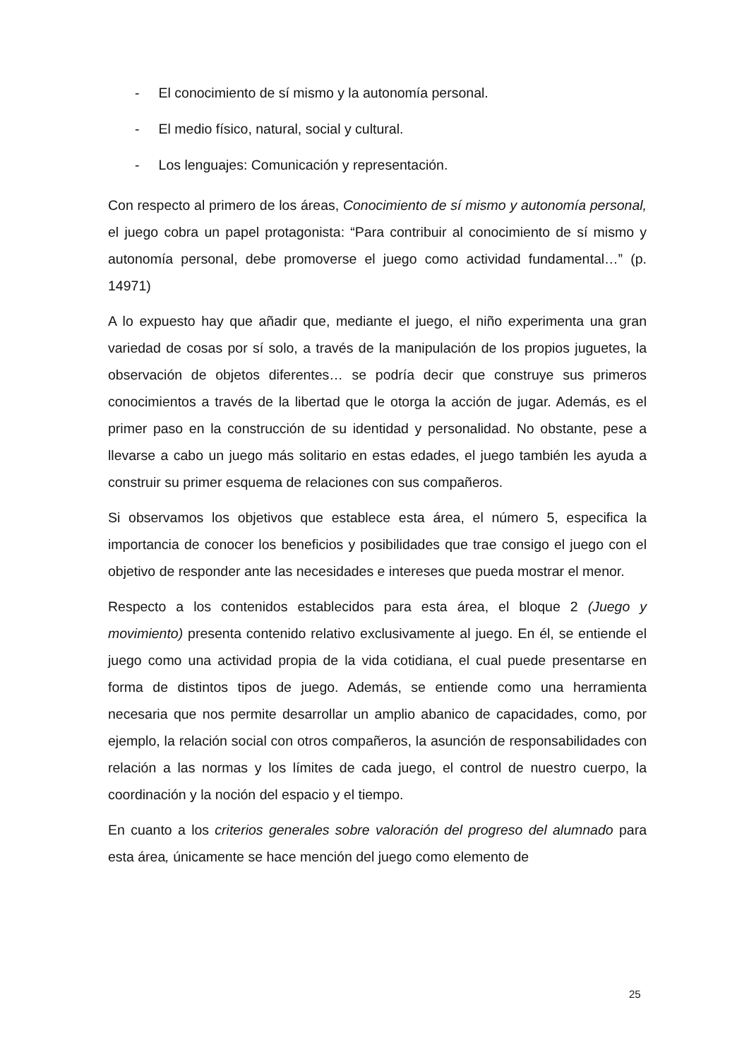- El conocimiento de sí mismo y la autonomía personal.
- El medio físico, natural, social y cultural.
- Los lenguajes: Comunicación y representación.
Con respecto al primero de los áreas, Conocimiento de sí mismo y autonomía personal, el juego cobra un papel protagonista: “Para contribuir al conocimiento de sí mismo y autonomía personal, debe promoverse el juego como actividad fundamental…” (p. 14971)
A lo expuesto hay que añadir que, mediante el juego, el niño experimenta una gran variedad de cosas por sí solo, a través de la manipulación de los propios juguetes, la observación de objetos diferentes… se podría decir que construye sus primeros conocimientos a través de la libertad que le otorga la acción de jugar. Además, es el primer paso en la construcción de su identidad y personalidad. No obstante, pese a llevarse a cabo un juego más solitario en estas edades, el juego también les ayuda a construir su primer esquema de relaciones con sus compañeros.
Si observamos los objetivos que establece esta área, el número 5, especifica la importancia de conocer los beneficios y posibilidades que trae consigo el juego con el objetivo de responder ante las necesidades e intereses que pueda mostrar el menor.
Respecto a los contenidos establecidos para esta área, el bloque 2 (Juego y movimiento) presenta contenido relativo exclusivamente al juego. En él, se entiende el juego como una actividad propia de la vida cotidiana, el cual puede presentarse en forma de distintos tipos de juego. Además, se entiende como una herramienta necesaria que nos permite desarrollar un amplio abanico de capacidades, como, por ejemplo, la relación social con otros compañeros, la asunción de responsabilidades con relación a las normas y los límites de cada juego, el control de nuestro cuerpo, la coordinación y la noción del espacio y el tiempo.
En cuanto a los criterios generales sobre valoración del progreso del alumnado para esta área, únicamente se hace mención del juego como elemento de
25